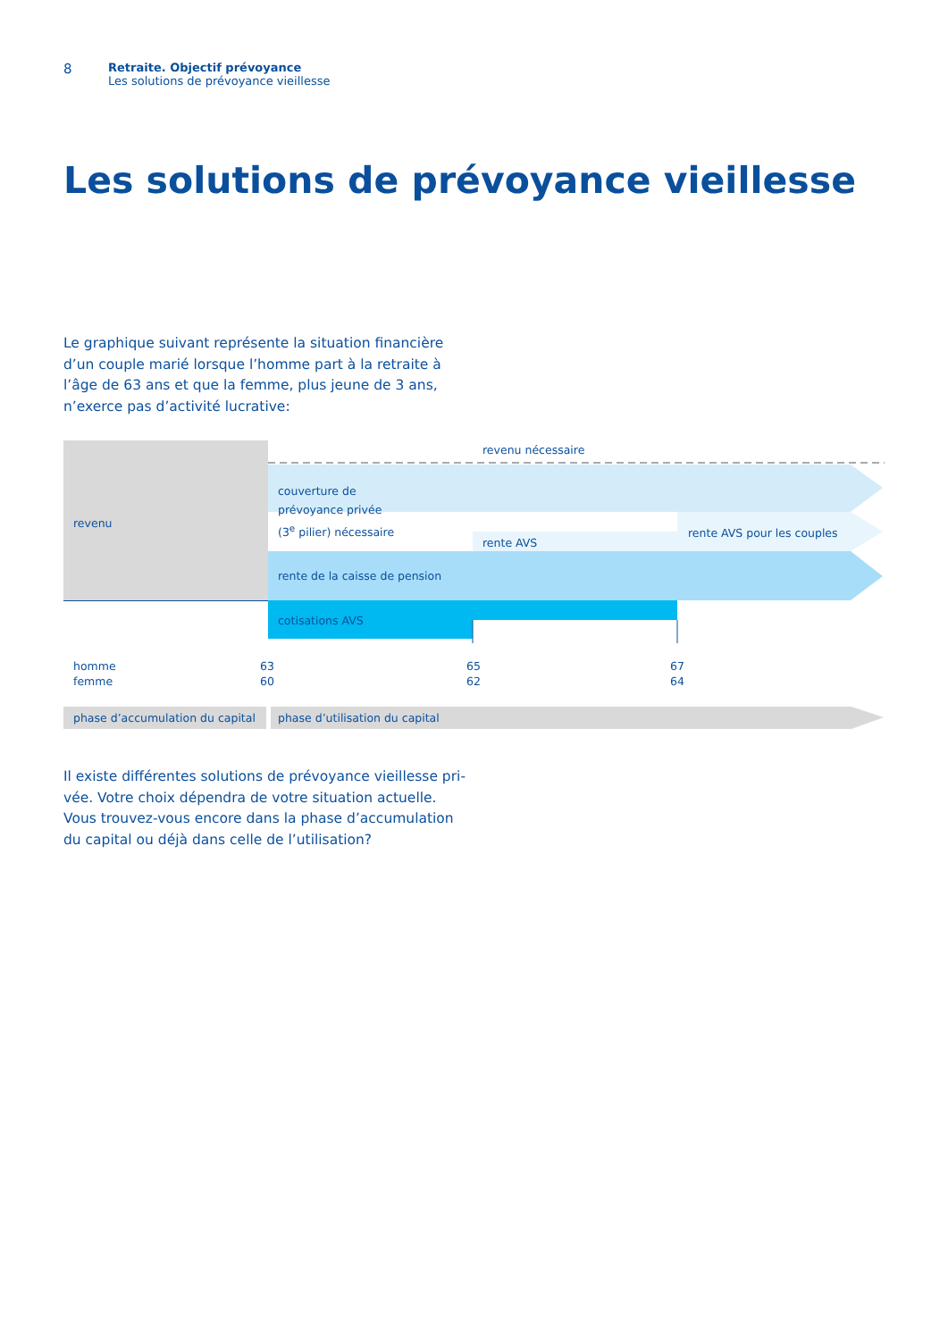8
Retraite. Objectif prévoyance
Les solutions de prévoyance vieillesse
Les solutions de prévoyance vieillesse
Le graphique suivant représente la situation financière d’un couple marié lorsque l’homme part à la retraite à l’âge de 63 ans et que la femme, plus jeune de 3 ans, n’exerce pas d’activité lucrative:
revenu nécessaire
revenu
couverture de
prévoyance privée
(3<sup>e</sup> pilier) nécessaire
rente AVS
rente AVS pour les couples
rente de la caisse de pension
cotisations AVS
homme
femme
63
60
65
62
67
64
phase d’accumulation du capital
phase d’utilisation du capital
Il existe différentes solutions de prévoyance vieillesse pri­vée. Votre choix dépendra de votre situation actuelle. Vous trouvez-vous encore dans la phase d’accumulation du capi­tal ou déjà dans celle de l’utilisation?